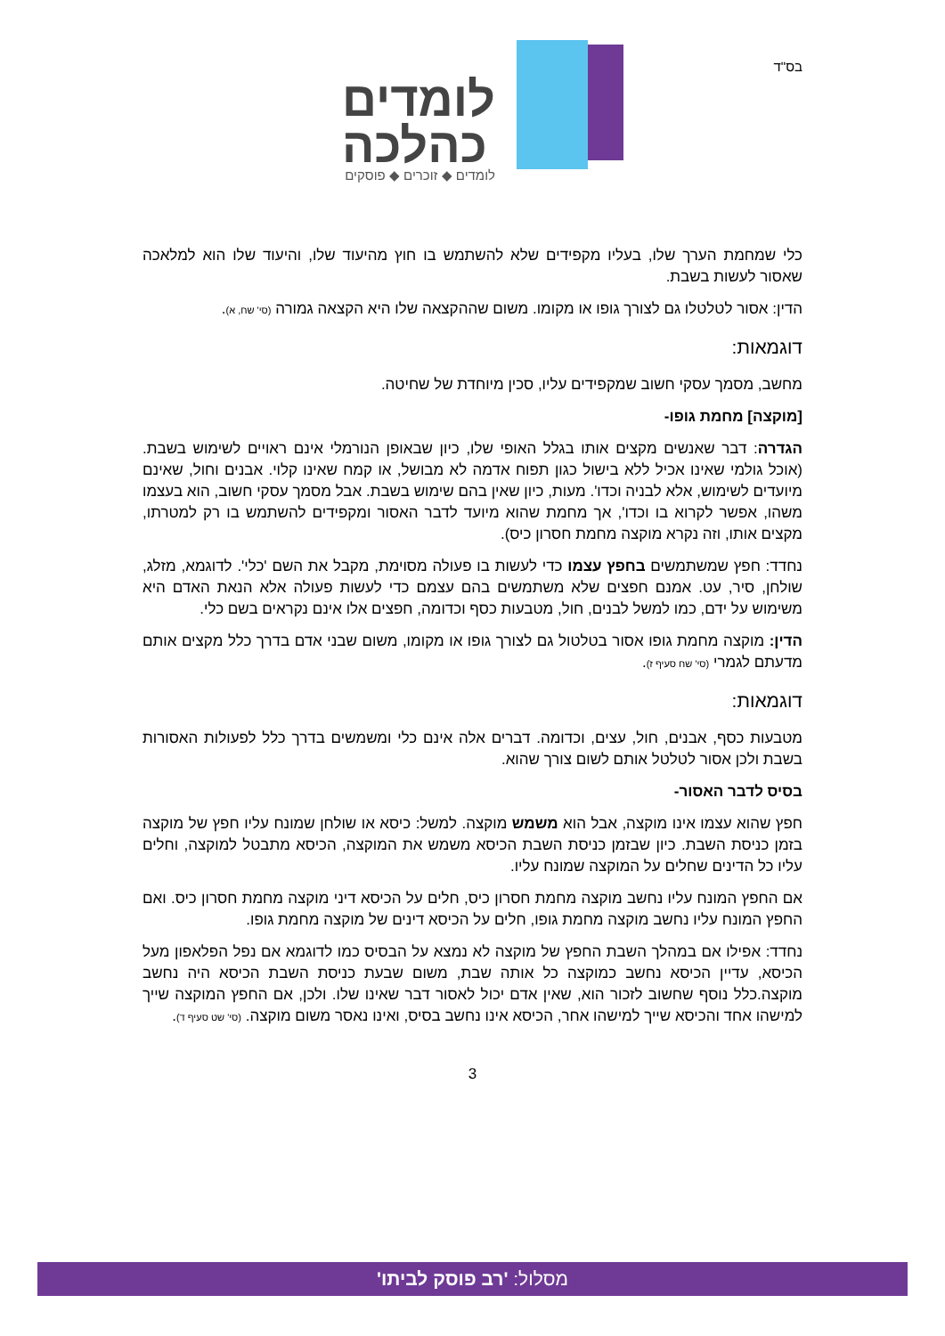בס"ד
לומדים
כהלכה
לומדים ◆ זוכרים ◆ פוסקים
כלי שמחמת הערך שלו, בעליו מקפידים שלא להשתמש בו חוץ מהיעוד שלו, והיעוד שלו הוא למלאכה שאסור לעשות בשבת.
הדין: אסור לטלטלו גם לצורך גופו או מקומו. משום שההקצאה שלו היא הקצאה גמורה (סי' שח, א).
דוגמאות:
מחשב, מסמך עסקי חשוב שמקפידים עליו, סכין מיוחדת של שחיטה.
[מוקצה] מחמת גופו-
הגדרה: דבר שאנשים מקצים אותו בגלל האופי שלו, כיון שבאופן הנורמלי אינם ראויים לשימוש בשבת. (אוכל גולמי שאינו אכיל ללא בישול כגון תפוח אדמה לא מבושל, או קמח שאינו קלוי. אבנים וחול, שאינם מיועדים לשימוש, אלא לבניה וכדו'. מעות, כיון שאין בהם שימוש בשבת. אבל מסמך עסקי חשוב, הוא בעצמו משהו, אפשר לקרוא בו וכדו', אך מחמת שהוא מיועד לדבר האסור ומקפידים להשתמש בו רק למטרתו, מקצים אותו, וזה נקרא מוקצה מחמת חסרון כיס).
נחדד: חפץ שמשתמשים בחפץ עצמו כדי לעשות בו פעולה מסוימת, מקבל את השם 'כלי'. לדוגמא, מזלג, שולחן, סיר, עט. אמנם חפצים שלא משתמשים בהם עצמם כדי לעשות פעולה אלא הנאת האדם היא משימוש על ידם, כמו למשל לבנים, חול, מטבעות כסף וכדומה, חפצים אלו אינם נקראים בשם כלי.
הדין: מוקצה מחמת גופו אסור בטלטול גם לצורך גופו או מקומו, משום שבני אדם בדרך כלל מקצים אותם מדעתם לגמרי (סי' שח סעיף ז).
דוגמאות:
מטבעות כסף, אבנים, חול, עצים, וכדומה. דברים אלה אינם כלי ומשמשים בדרך כלל לפעולות האסורות בשבת ולכן אסור לטלטל אותם לשום צורך שהוא.
בסיס לדבר האסור-
חפץ שהוא עצמו אינו מוקצה, אבל הוא משמש מוקצה. למשל: כיסא או שולחן שמונח עליו חפץ של מוקצה בזמן כניסת השבת. כיון שבזמן כניסת השבת הכיסא משמש את המוקצה, הכיסא מתבטל למוקצה, וחלים עליו כל הדינים שחלים על המוקצה שמונח עליו.
אם החפץ המונח עליו נחשב מוקצה מחמת חסרון כיס, חלים על הכיסא דיני מוקצה מחמת חסרון כיס. ואם החפץ המונח עליו נחשב מוקצה מחמת גופו, חלים על הכיסא דינים של מוקצה מחמת גופו.
נחדד: אפילו אם במהלך השבת החפץ של מוקצה לא נמצא על הבסיס כמו לדוגמא אם נפל הפלאפון מעל הכיסא, עדיין הכיסא נחשב כמוקצה כל אותה שבת, משום שבעת כניסת השבת הכיסא היה נחשב מוקצה.כלל נוסף שחשוב לזכור הוא, שאין אדם יכול לאסור דבר שאינו שלו. ולכן, אם החפץ המוקצה שייך למישהו אחד והכיסא שייך למישהו אחר, הכיסא אינו נחשב בסיס, ואינו נאסר משום מוקצה. (סי' שט סעיף ד).
3
מסלול: 'רב פוסק לביתו'